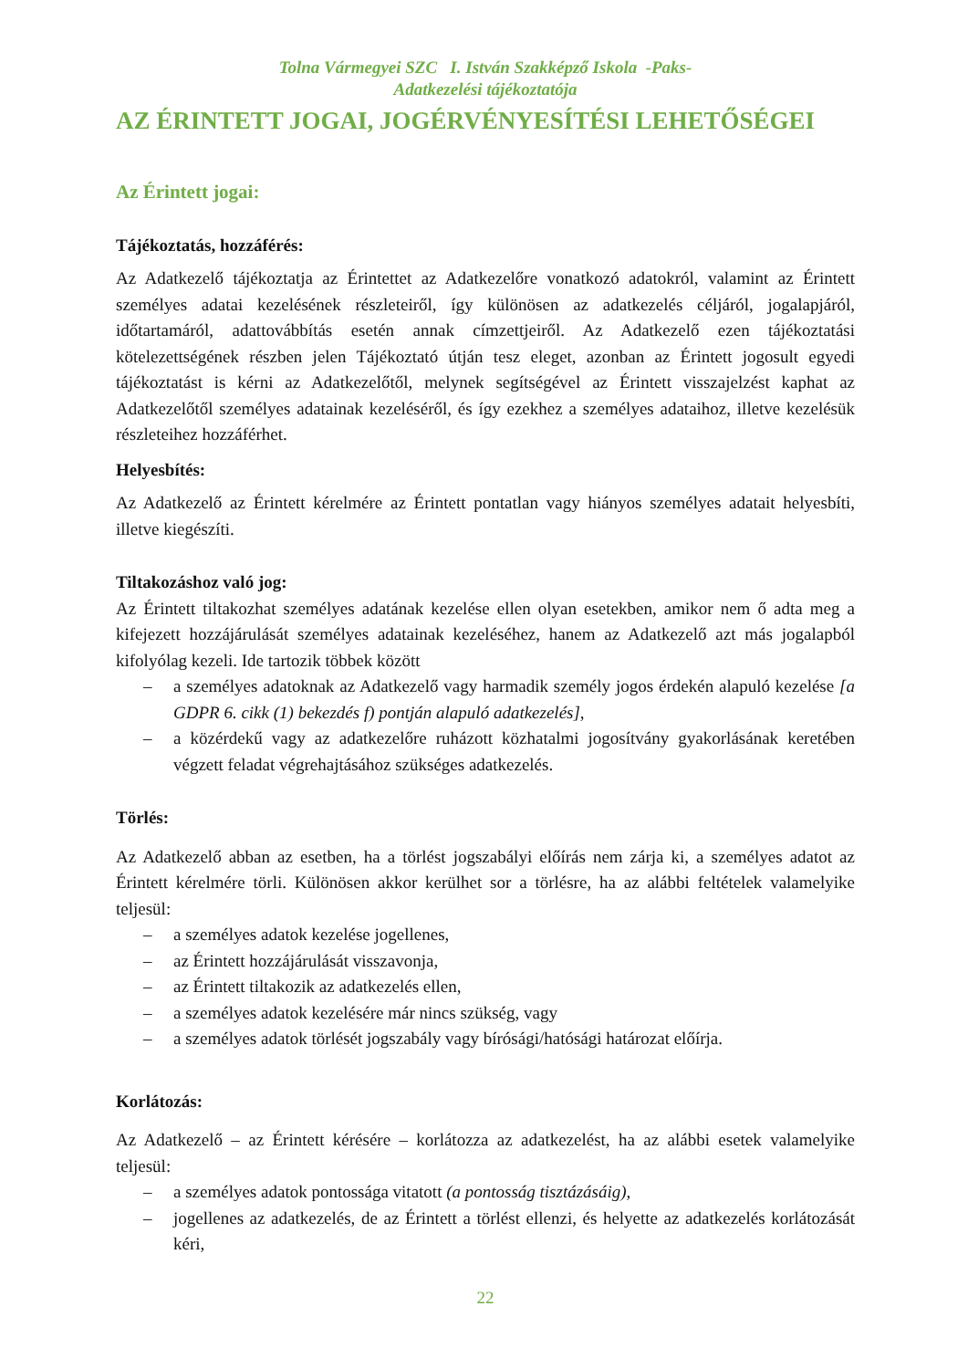Tolna Vármegyei SZC I. István Szakképző Iskola -Paks-
Adatkezelési tájékoztatója
AZ ÉRINTETT JOGAI, JOGÉRVÉNYESÍTÉSI LEHETŐSÉGEI
Az Érintett jogai:
Tájékoztatás, hozzáférés:
Az Adatkezelő tájékoztatja az Érintettet az Adatkezelőre vonatkozó adatokról, valamint az Érintett személyes adatai kezelésének részleteiről, így különösen az adatkezelés céljáról, jogalapjáról, időtartamáról, adattovábbítás esetén annak címzettjeiről. Az Adatkezelő ezen tájékoztatási kötelezettségének részben jelen Tájékoztató útján tesz eleget, azonban az Érintett jogosult egyedi tájékoztatást is kérni az Adatkezelőtől, melynek segítségével az Érintett visszajelzést kaphat az Adatkezelőtől személyes adatainak kezeléséről, és így ezekhez a személyes adataihoz, illetve kezelésük részleteihez hozzáférhet.
Helyesbítés:
Az Adatkezelő az Érintett kérelmére az Érintett pontatlan vagy hiányos személyes adatait helyesbíti, illetve kiegészíti.
Tiltakozáshoz való jog:
Az Érintett tiltakozhat személyes adatának kezelése ellen olyan esetekben, amikor nem ő adta meg a kifejezett hozzájárulását személyes adatainak kezeléséhez, hanem az Adatkezelő azt más jogalapból kifolyólag kezeli. Ide tartozik többek között
– a személyes adatoknak az Adatkezelő vagy harmadik személy jogos érdekén alapuló kezelése [a GDPR 6. cikk (1) bekezdés f) pontján alapuló adatkezelés],
– a közérdekű vagy az adatkezelőre ruházott közhatalmi jogosítvány gyakorlásának keretében végzett feladat végrehajtásához szükséges adatkezelés.
Törlés:
Az Adatkezelő abban az esetben, ha a törlést jogszabályi előírás nem zárja ki, a személyes adatot az Érintett kérelmére törli. Különösen akkor kerülhet sor a törlésre, ha az alábbi feltételek valamelyike teljesül:
– a személyes adatok kezelése jogellenes,
– az Érintett hozzájárulását visszavonja,
– az Érintett tiltakozik az adatkezelés ellen,
– a személyes adatok kezelésére már nincs szükség, vagy
– a személyes adatok törlését jogszabály vagy bírósági/hatósági határozat előírja.
Korlátozás:
Az Adatkezelő – az Érintett kérésére – korlátozza az adatkezelést, ha az alábbi esetek valamelyike teljesül:
– a személyes adatok pontossága vitatott (a pontosság tisztázásáig),
– jogellenes az adatkezelés, de az Érintett a törlést ellenzi, és helyette az adatkezelés korlátozását kéri,
22